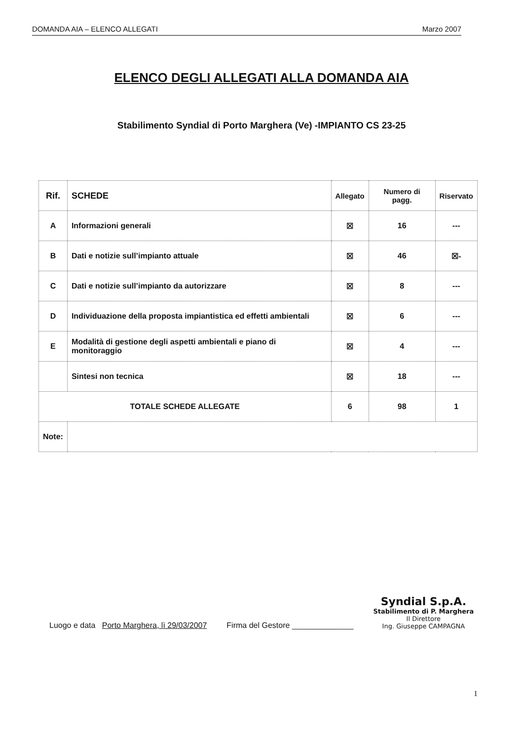DOMANDA AIA – ELENCO ALLEGATI Marzo 2007
ELENCO DEGLI ALLEGATI ALLA DOMANDA AIA
Stabilimento Syndial di Porto Marghera (Ve) -IMPIANTO CS 23-25
| Rif. | SCHEDE | Allegato | Numero di pagg. | Riservato |
| --- | --- | --- | --- | --- |
| A | Informazioni generali | ☒ | 16 | --- |
| B | Dati e notizie sull’impianto attuale | ☒ | 46 | ☒- |
| C | Dati e notizie sull’impianto da autorizzare | ☒ | 8 | --- |
| D | Individuazione della proposta impiantistica ed effetti ambientali | ☒ | 6 | --- |
| E | Modalità di gestione degli aspetti ambientali e piano di monitoraggio | ☒ | 4 | --- |
| | Sintesi non tecnica | ☒ | 18 | --- |
| TOTALE SCHEDE ALLEGATE | | 6 | 98 | 1 |
| Note: | | | | |
Luogo e data Porto Marghera, lì 29/03/2007 Firma del Gestore ______________
Syndial S.p.A.
Stabilimento di P. Marghera
Il Direttore
Ing. Giuseppe CAMPAGNA
1